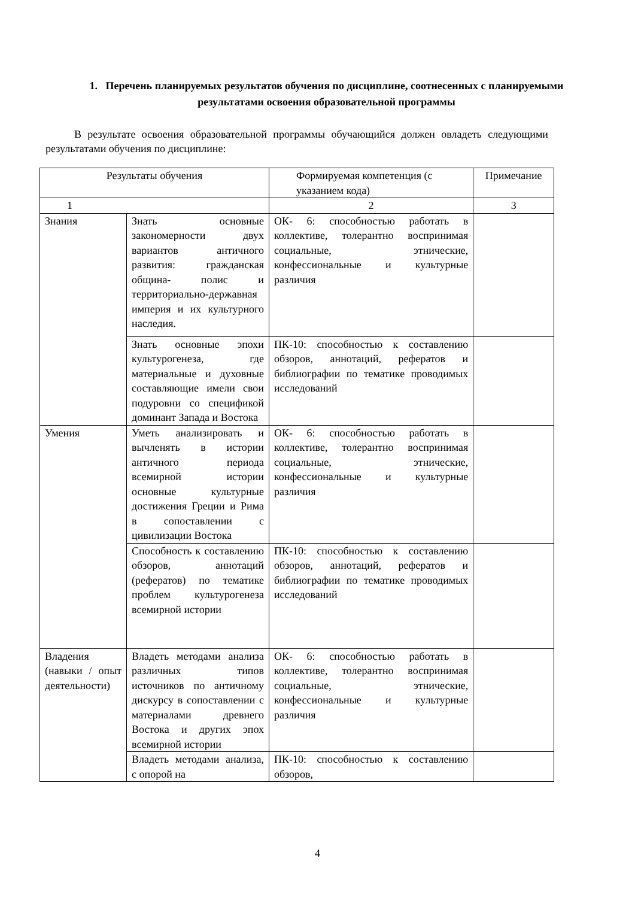1. Перечень планируемых результатов обучения по дисциплине, соотнесенных с планируемыми результатами освоения образовательной программы
В результате освоения образовательной программы обучающийся должен овладеть следующими результатами обучения по дисциплине:
| Результаты обучения | | Формируемая компетенция (с указанием кода) | Примечание |
| --- | --- | --- | --- |
| 1 | | 2 | 3 |
| Знания | Знать основные закономерности двух вариантов античного развития: гражданская община- полис и территориально-державная империя и их культурного наследия. | ОК- 6: способностью работать в коллективе, толерантно воспринимая социальные, этнические, конфессиональные и культурные различия | |
| | Знать основные эпохи культурогенеза, где материальные и духовные составляющие имели свои подуровни со спецификой доминант Запада и Востока | ПК-10: способностью к составлению обзоров, аннотаций, рефератов и библиографии по тематике проводимых исследований | |
| Умения | Уметь анализировать и вычленять в истории античного периода всемирной истории основные культурные достижения Греции и Рима в сопоставлении с цивилизации Востока | ОК- 6: способностью работать в коллективе, толерантно воспринимая социальные, этнические, конфессиональные и культурные различия | |
| | Способность к составлению обзоров, аннотаций (рефератов) по тематике проблем культурогенеза всемирной истории | ПК-10: способностью к составлению обзоров, аннотаций, рефератов и библиографии по тематике проводимых исследований | |
| Владения (навыки / опыт деятельности) | Владеть методами анализа различных типов источников по античному дискурсу в сопоставлении с материалами древнего Востока и других эпох всемирной истории | ОК- 6: способностью работать в коллективе, толерантно воспринимая социальные, этнические, конфессиональные и культурные различия | |
| | Владеть методами анализа, с опорой на | ПК-10: способностью к составлению обзоров, | |
4